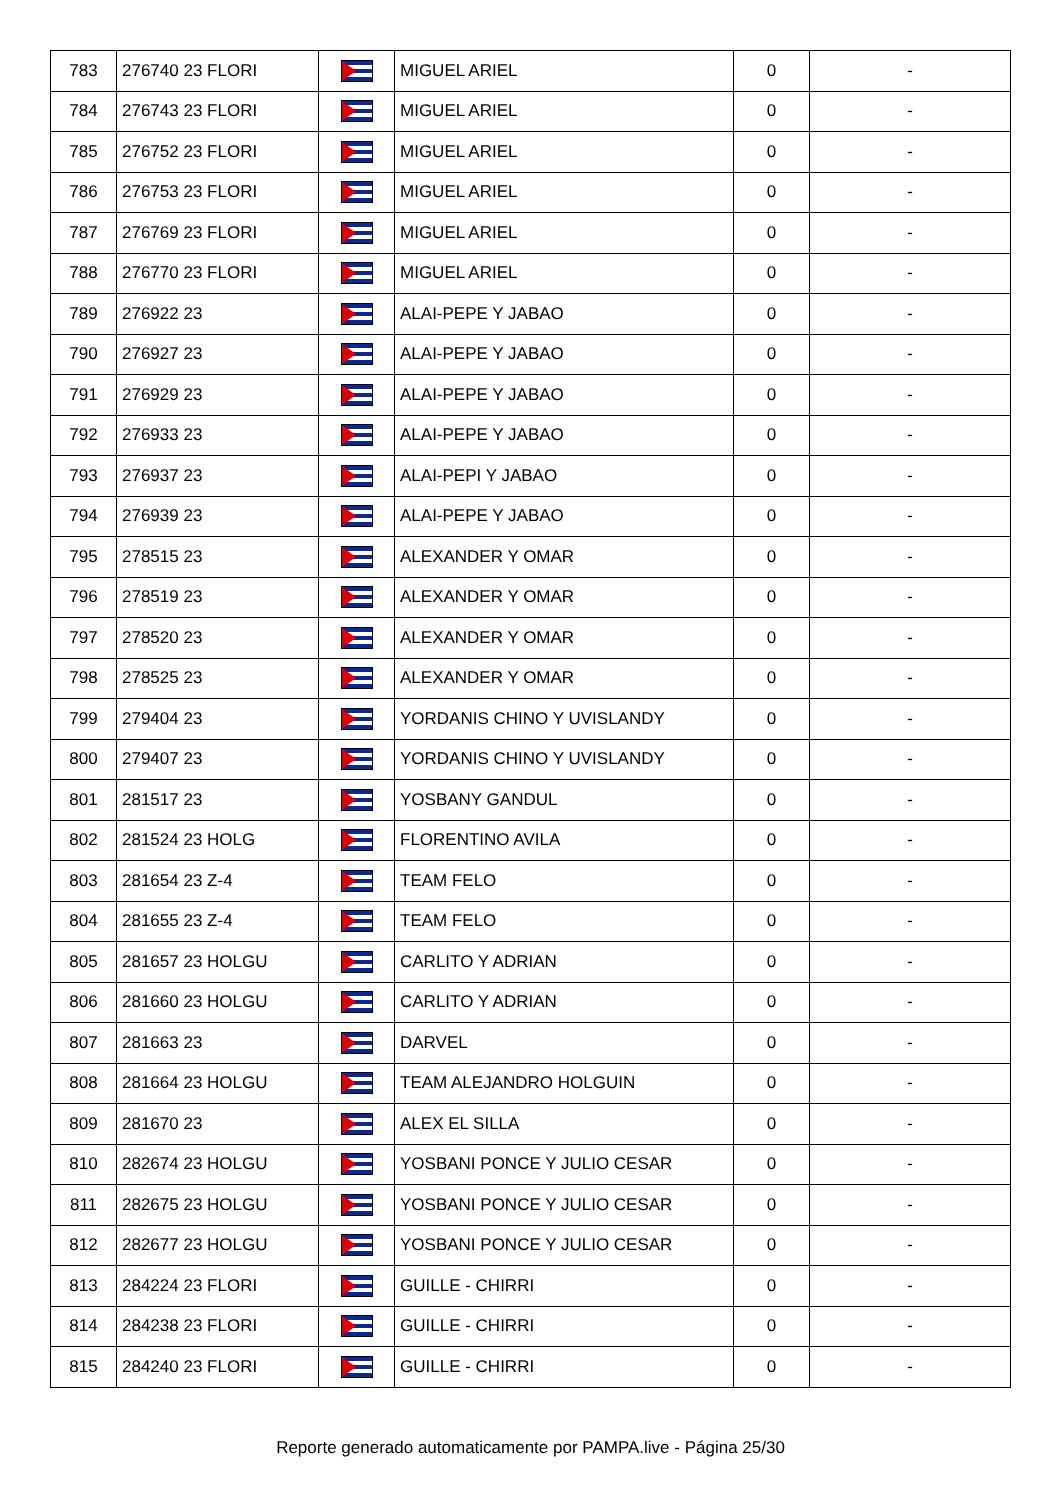| 783 | 276740 23 FLORI | | MIGUEL ARIEL | 0 | - |
| 784 | 276743 23 FLORI | | MIGUEL ARIEL | 0 | - |
| 785 | 276752 23 FLORI | | MIGUEL ARIEL | 0 | - |
| 786 | 276753 23 FLORI | | MIGUEL ARIEL | 0 | - |
| 787 | 276769 23 FLORI | | MIGUEL ARIEL | 0 | - |
| 788 | 276770 23 FLORI | | MIGUEL ARIEL | 0 | - |
| 789 | 276922 23 | | ALAI-PEPE Y JABAO | 0 | - |
| 790 | 276927 23 | | ALAI-PEPE Y JABAO | 0 | - |
| 791 | 276929 23 | | ALAI-PEPE Y JABAO | 0 | - |
| 792 | 276933 23 | | ALAI-PEPE Y JABAO | 0 | - |
| 793 | 276937 23 | | ALAI-PEPI Y JABAO | 0 | - |
| 794 | 276939 23 | | ALAI-PEPE Y JABAO | 0 | - |
| 795 | 278515 23 | | ALEXANDER Y OMAR | 0 | - |
| 796 | 278519 23 | | ALEXANDER Y OMAR | 0 | - |
| 797 | 278520 23 | | ALEXANDER Y OMAR | 0 | - |
| 798 | 278525 23 | | ALEXANDER Y OMAR | 0 | - |
| 799 | 279404 23 | | YORDANIS CHINO Y UVISLANDY | 0 | - |
| 800 | 279407 23 | | YORDANIS CHINO Y UVISLANDY | 0 | - |
| 801 | 281517 23 | | YOSBANY GANDUL | 0 | - |
| 802 | 281524 23 HOLG | | FLORENTINO AVILA | 0 | - |
| 803 | 281654 23 Z-4 | | TEAM FELO | 0 | - |
| 804 | 281655 23 Z-4 | | TEAM FELO | 0 | - |
| 805 | 281657 23 HOLGU | | CARLITO Y ADRIAN | 0 | - |
| 806 | 281660 23 HOLGU | | CARLITO Y ADRIAN | 0 | - |
| 807 | 281663 23 | | DARVEL | 0 | - |
| 808 | 281664 23 HOLGU | | TEAM ALEJANDRO HOLGUIN | 0 | - |
| 809 | 281670 23 | | ALEX EL SILLA | 0 | - |
| 810 | 282674 23 HOLGU | | YOSBANI PONCE Y JULIO CESAR | 0 | - |
| 811 | 282675 23 HOLGU | | YOSBANI PONCE Y JULIO CESAR | 0 | - |
| 812 | 282677 23 HOLGU | | YOSBANI PONCE Y JULIO CESAR | 0 | - |
| 813 | 284224 23 FLORI | | GUILLE - CHIRRI | 0 | - |
| 814 | 284238 23 FLORI | | GUILLE - CHIRRI | 0 | - |
| 815 | 284240 23 FLORI | | GUILLE - CHIRRI | 0 | - |
Reporte generado automaticamente por PAMPA.live - Página 25/30